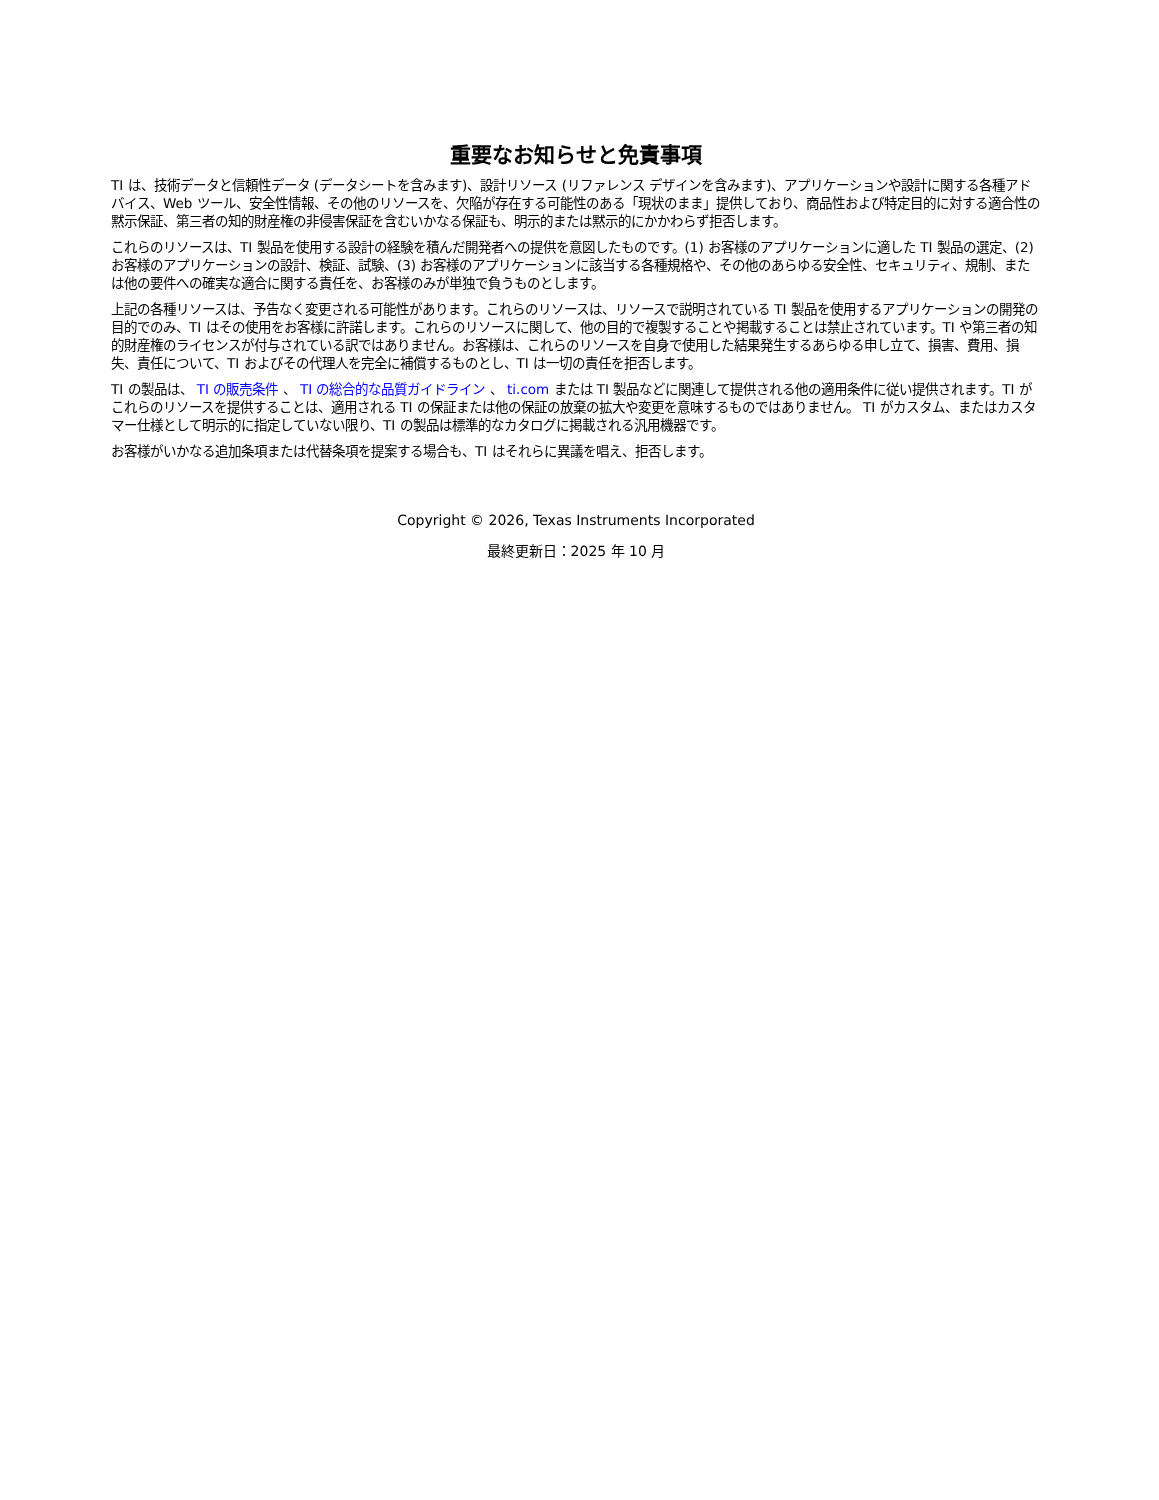重要なお知らせと免責事項
TI は、技術データと信頼性データ (データシートを含みます)、設計リソース (リファレンス デザインを含みます)、アプリケーションや設計に関する各種アドバイス、Web ツール、安全性情報、その他のリソースを、欠陥が存在する可能性のある「現状のまま」提供しており、商品性および特定目的に対する適合性の黙示保証、第三者の知的財産権の非侵害保証を含むいかなる保証も、明示的または黙示的にかかわらず拒否します。
これらのリソースは、TI 製品を使用する設計の経験を積んだ開発者への提供を意図したものです。(1) お客様のアプリケーションに適した TI 製品の選定、(2) お客様のアプリケーションの設計、検証、試験、(3) お客様のアプリケーションに該当する各種規格や、その他のあらゆる安全性、セキュリティ、規制、または他の要件への確実な適合に関する責任を、お客様のみが単独で負うものとします。
上記の各種リソースは、予告なく変更される可能性があります。これらのリソースは、リソースで説明されている TI 製品を使用するアプリケーションの開発の目的でのみ、TI はその使用をお客様に許諾します。これらのリソースに関して、他の目的で複製することや掲載することは禁止されています。TI や第三者の知的財産権のライセンスが付与されている訳ではありません。お客様は、これらのリソースを自身で使用した結果発生するあらゆる申し立て、損害、費用、損失、責任について、TI およびその代理人を完全に補償するものとし、TI は一切の責任を拒否します。
TI の製品は、 TI の販売条件 、 TI の総合的な品質ガイドライン 、 ti.com または TI 製品などに関連して提供される他の適用条件に従い提供されます。TI がこれらのリソースを提供することは、適用される TI の保証または他の保証の放棄の拡大や変更を意味するものではありません。 TI がカスタム、またはカスタマー仕様として明示的に指定していない限り、TI の製品は標準的なカタログに掲載される汎用機器です。
お客様がいかなる追加条項または代替条項を提案する場合も、TI はそれらに異議を唱え、拒否します。
Copyright © 2026, Texas Instruments Incorporated
最終更新日：2025 年 10 月